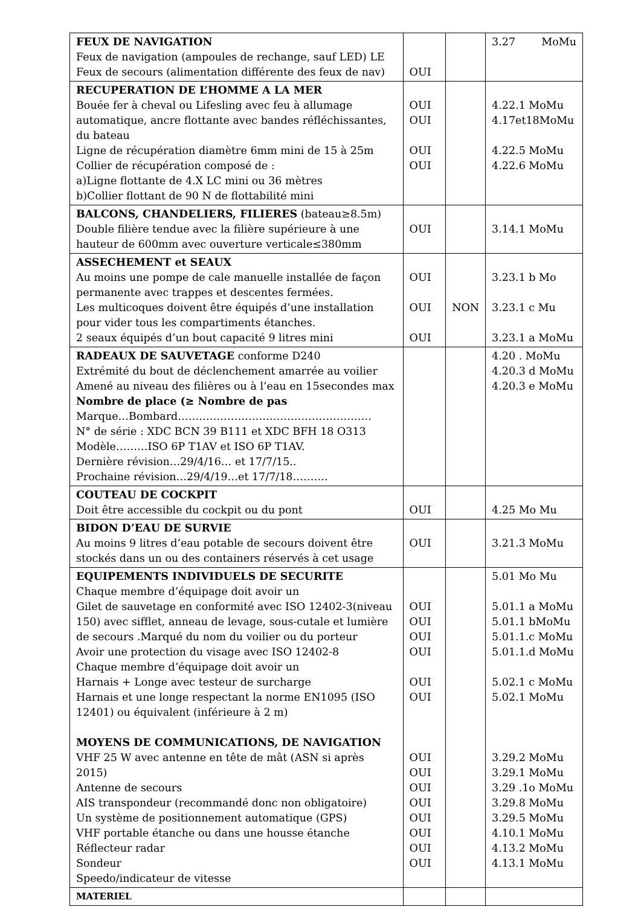| FEUX DE NAVIGATION Feux de navigation (ampoules de rechange, sauf LED) LE Feux de secours (alimentation différente des feux de nav) | OUI | | 3.27 MoMu |
| RECUPERATION DE L’HOMME A LA MER Bouée fer à cheval ou Lifesling avec feu à allumage automatique, ancre flottante avec bandes réfléchissantes, du bateau Ligne de récupération diamètre 6mm mini de 15 à 25m Collier de récupération composé de : a)Ligne flottante de 4.X LC mini ou 36 mètres b)Collier flottant de 90 N de flottabilité mini | OUI OUI OUI OUI | | 4.22.1 MoMu 4.17et18MoMu 4.22.5 MoMu 4.22.6 MoMu |
| BALCONS, CHANDELIERS, FILIERES (bateau≥8.5m) Double filière tendue avec la filière supérieure à une hauteur de 600mm avec ouverture verticale≤380mm | OUI | | 3.14.1 MoMu |
| ASSECHEMENT et SEAUX Au moins une pompe de cale manuelle installée de façon permanente avec trappes et descentes fermées. Les multicoques doivent être équipés d’une installation pour vider tous les compartiments étanches. 2 seaux équipés d’un bout capacité 9 litres mini | OUI OUI OUI | NON | 3.23.1 b Mo 3.23.1 c Mu 3.23.1 a MoMu |
| RADEAUX DE SAUVETAGE conforme D240 Extrémité du bout de déclenchement amarrée au voilier Amené au niveau des filières ou à l’eau en 15secondes max Nombre de place (≥ Nombre de pas Marque…Bombard………………………………………………. N° de série : XDC BCN 39 B111 et XDC BFH 18 O313 Modèle………ISO 6P T1AV et ISO 6P T1AV. Dernière révision…29/4/16… et 17/7/15.. Prochaine révision…29/4/19…et 17/7/18………. | | | 4.20 . MoMu 4.20.3 d MoMu 4.20.3 e MoMu |
| COUTEAU DE COCKPIT Doit être accessible du cockpit ou du pont | OUI | | 4.25 Mo Mu |
| BIDON D’EAU DE SURVIE Au moins 9 litres d’eau potable de secours doivent être stockés dans un ou des containers réservés à cet usage | OUI | | 3.21.3 MoMu |
| EQUIPEMENTS INDIVIDUELS DE SECURITE Chaque membre d’équipage doit avoir un Gilet de sauvetage en conformité avec ISO 12402-3(niveau 150) avec sifflet, anneau de levage, sous-cutale et lumière de secours .Marqué du nom du voilier ou du porteur Avoir une protection du visage avec ISO 12402-8 Chaque membre d’équipage doit avoir un Harnais + Longe avec testeur de surcharge Harnais et une longe respectant la norme EN1095 (ISO 12401) ou équivalent (inférieure à 2 m) MOYENS DE COMMUNICATIONS, DE NAVIGATION VHF 25 W avec antenne en tête de mât (ASN si après 2015) Antenne de secours AIS transpondeur (recommandé donc non obligatoire) Un système de positionnement automatique (GPS) VHF portable étanche ou dans une housse étanche Réflecteur radar Sondeur Speedo/indicateur de vitesse | OUI OUI OUI OUI OUI OUI OUI OUI OUI OUI OUI OUI OUI OUI | | 5.01 Mo Mu 5.01.1 a MoMu 5.01.1 bMoMu 5.01.1.c MoMu 5.01.1.d MoMu 5.02.1 c MoMu 5.02.1 MoMu 3.29.2 MoMu 3.29.1 MoMu 3.29 .1o MoMu 3.29.8 MoMu 3.29.5 MoMu 4.10.1 MoMu 4.13.2 MoMu 4.13.1 MoMu |
| MATERIEL | | | |